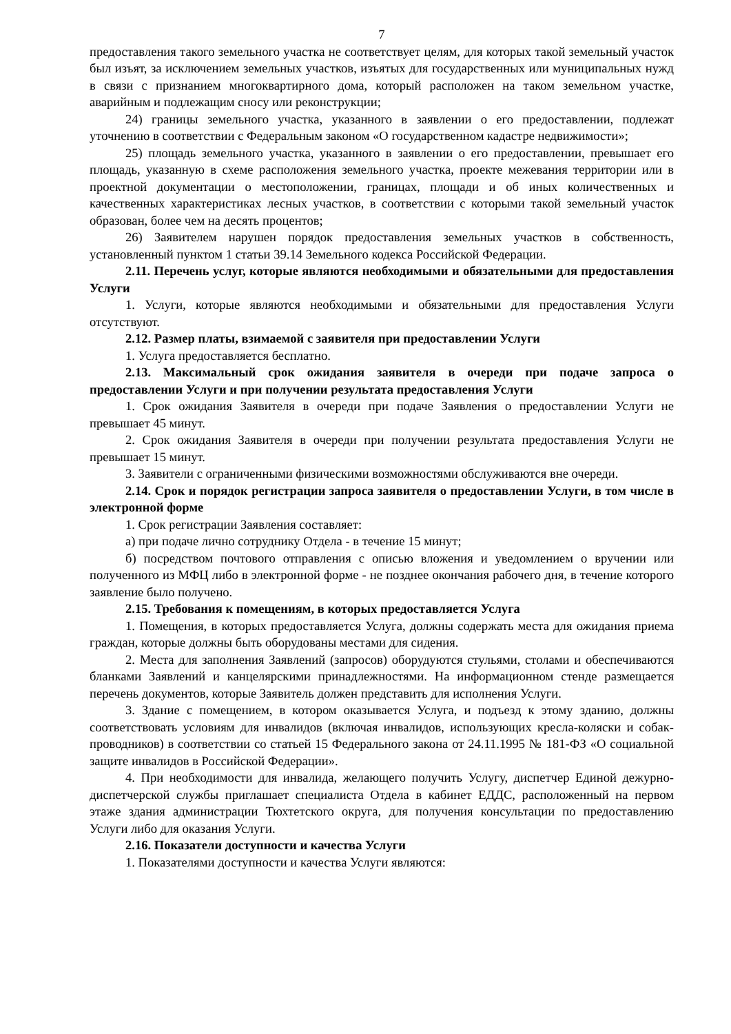7
предоставления такого земельного участка не соответствует целям, для которых такой земельный участок был изъят, за исключением земельных участков, изъятых для государственных или муниципальных нужд в связи с признанием многоквартирного дома, который расположен на таком земельном участке, аварийным и подлежащим сносу или реконструкции;
24) границы земельного участка, указанного в заявлении о его предоставлении, подлежат уточнению в соответствии с Федеральным законом «О государственном кадастре недвижимости»;
25) площадь земельного участка, указанного в заявлении о его предоставлении, превышает его площадь, указанную в схеме расположения земельного участка, проекте межевания территории или в проектной документации о местоположении, границах, площади и об иных количественных и качественных характеристиках лесных участков, в соответствии с которыми такой земельный участок образован, более чем на десять процентов;
26) Заявителем нарушен порядок предоставления земельных участков в собственность, установленный пунктом 1 статьи 39.14 Земельного кодекса Российской Федерации.
2.11. Перечень услуг, которые являются необходимыми и обязательными для предоставления Услуги
1. Услуги, которые являются необходимыми и обязательными для предоставления Услуги отсутствуют.
2.12. Размер платы, взимаемой с заявителя при предоставлении Услуги
1. Услуга предоставляется бесплатно.
2.13. Максимальный срок ожидания заявителя в очереди при подаче запроса о предоставлении Услуги и при получении результата предоставления Услуги
1. Срок ожидания Заявителя в очереди при подаче Заявления о предоставлении Услуги не превышает 45 минут.
2. Срок ожидания Заявителя в очереди при получении результата предоставления Услуги не превышает 15 минут.
3. Заявители с ограниченными физическими возможностями обслуживаются вне очереди.
2.14. Срок и порядок регистрации запроса заявителя о предоставлении Услуги, в том числе в электронной форме
1. Срок регистрации Заявления составляет:
а) при подаче лично сотруднику Отдела - в течение 15 минут;
б) посредством почтового отправления с описью вложения и уведомлением о вручении или полученного из МФЦ либо в электронной форме - не позднее окончания рабочего дня, в течение которого заявление было получено.
2.15. Требования к помещениям, в которых предоставляется Услуга
1. Помещения, в которых предоставляется Услуга, должны содержать места для ожидания приема граждан, которые должны быть оборудованы местами для сидения.
2. Места для заполнения Заявлений (запросов) оборудуются стульями, столами и обеспечиваются бланками Заявлений и канцелярскими принадлежностями. На информационном стенде размещается перечень документов, которые Заявитель должен представить для исполнения Услуги.
3. Здание с помещением, в котором оказывается Услуга, и подъезд к этому зданию, должны соответствовать условиям для инвалидов (включая инвалидов, использующих кресла-коляски и собак-проводников) в соответствии со статьей 15 Федерального закона от 24.11.1995 № 181-ФЗ «О социальной защите инвалидов в Российской Федерации».
4. При необходимости для инвалида, желающего получить Услугу, диспетчер Единой дежурно-диспетчерской службы приглашает специалиста Отдела в кабинет ЕДДС, расположенный на первом этаже здания администрации Тюхтетского округа, для получения консультации по предоставлению Услуги либо для оказания Услуги.
2.16. Показатели доступности и качества Услуги
1. Показателями доступности и качества Услуги являются: